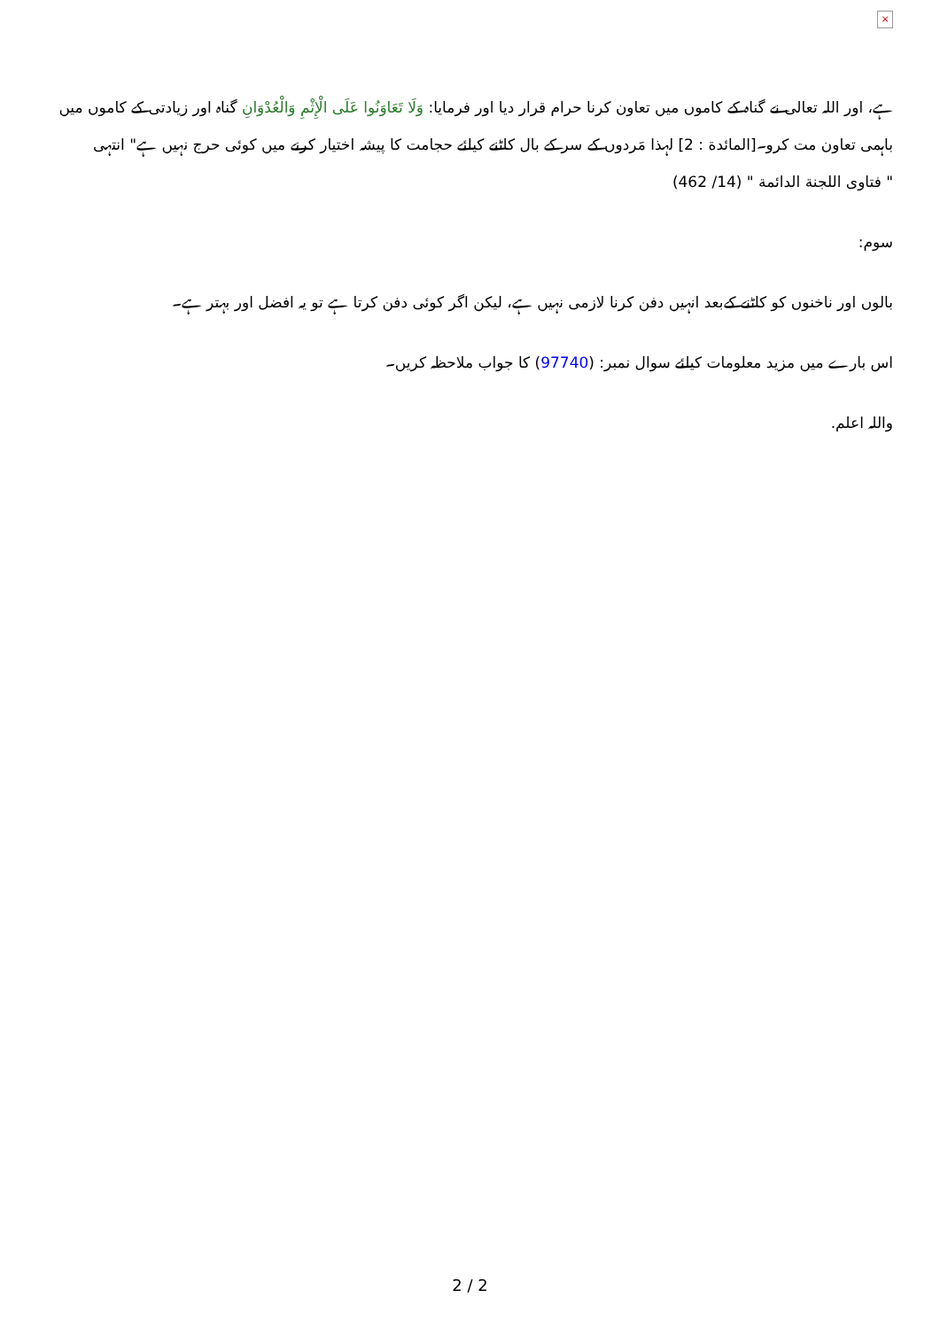×
ہے، اور اللہ تعالی نے گناہ کے کاموں میں تعاون کرنا حرام قرار دیا اور فرمایا: وَلَا تَعَاوَنُوا عَلَى الْإِثْمِ وَالْعُدْوَانِ گناہ اور زیادتی کے کاموں میں باہمی تعاون مت کرو۔[المائدة : 2] لہذا مَردوں کے سر کے بال کاٹنے کیلئے حجامت کا پیشہ اختیار کرنے میں کوئی حرج نہیں ہے" انتہی
" فتاوى اللجنة الدائمة " (14/ 462)
سوم:
بالوں اور ناخنوں کو کاٹنے کےبعد انہیں دفن کرنا لازمی نہیں ہے، لیکن اگر کوئی دفن کرتا ہے تو یہ افضل اور بہتر ہے۔
اس بارے میں مزید معلومات کیلئے سوال نمبر: (97740) کا جواب ملاحظہ کریں۔
واللہ اعلم.
2 / 2